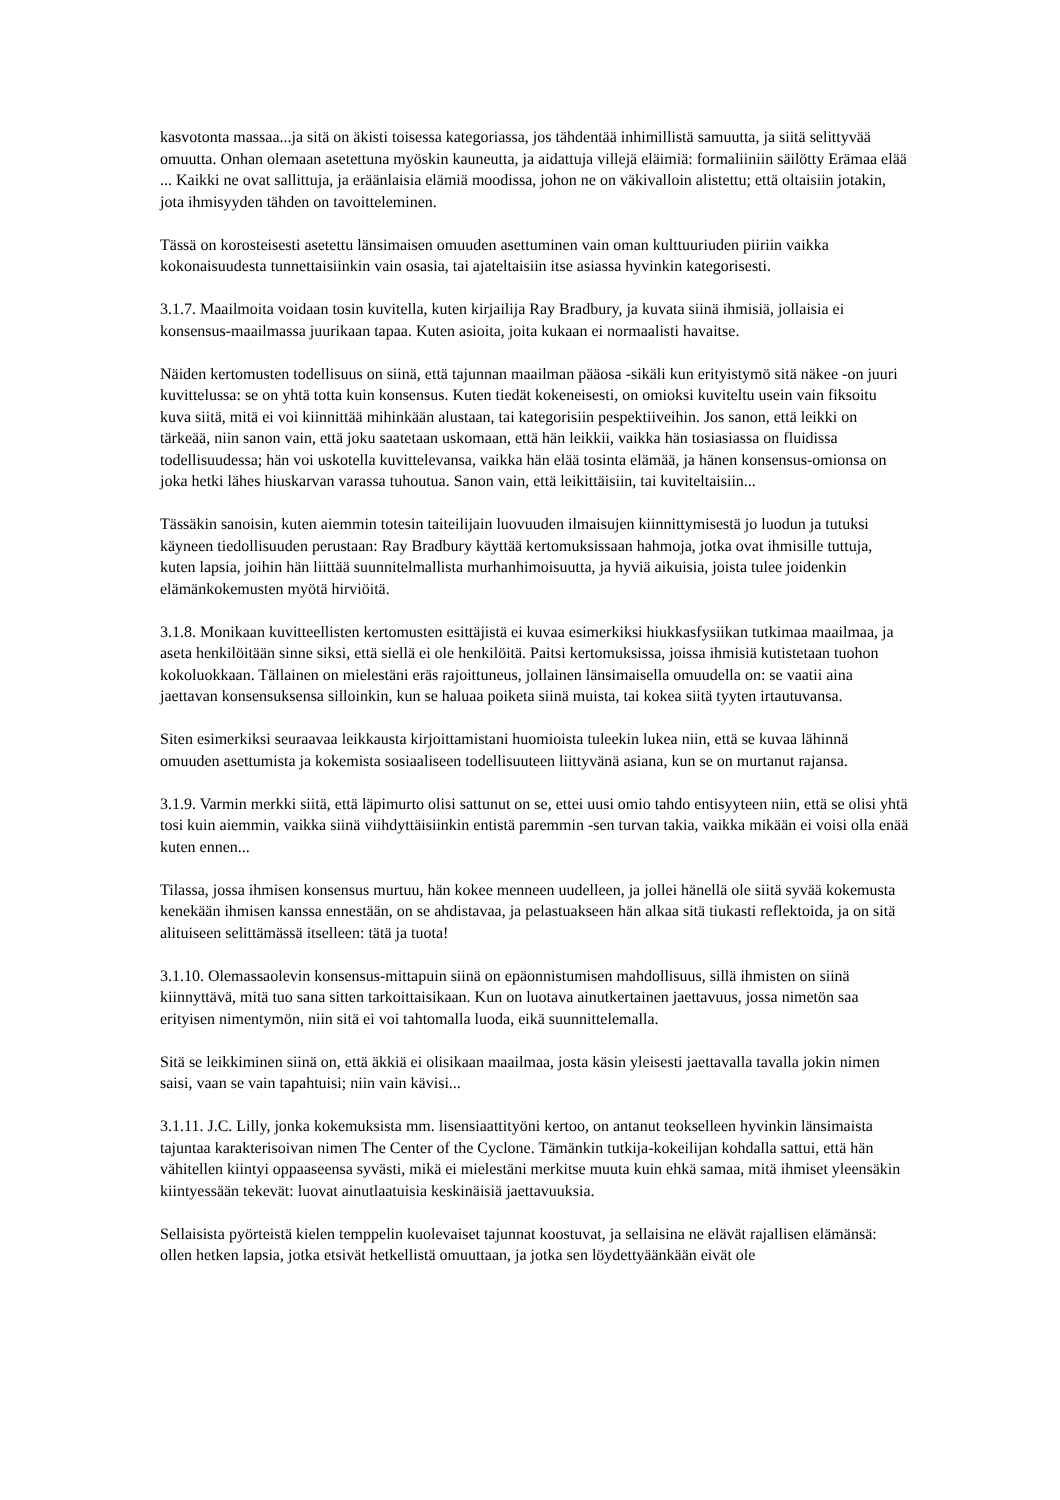kasvotonta massaa...ja sitä on äkisti toisessa kategoriassa, jos tähdentää inhimillistä samuutta, ja siitä selittyvää omuutta. Onhan olemaan asetettuna myöskin kauneutta, ja aidattuja villejä eläimiä: formaliiniin säilötty Erämaa elää ... Kaikki ne ovat sallittuja, ja eräänlaisia elämiä moodissa, johon ne on väkivalloin alistettu; että oltaisiin jotakin, jota ihmisyyden tähden on tavoitteleminen.
Tässä on korosteisesti asetettu länsimaisen omuuden asettuminen vain oman kulttuuriuden piiriin vaikka kokonaisuudesta tunnettaisiinkin vain osasia, tai ajateltaisiin itse asiassa hyvinkin kategorisesti.
3.1.7. Maailmoita voidaan tosin kuvitella, kuten kirjailija Ray Bradbury, ja kuvata siinä ihmisiä, jollaisia ei konsensus-maailmassa juurikaan tapaa. Kuten asioita, joita kukaan ei normaalisti havaitse.
Näiden kertomusten todellisuus on siinä, että tajunnan maailman pääosa -sikäli kun erityistymö sitä näkee -on juuri kuvittelussa: se on yhtä totta kuin konsensus. Kuten tiedät kokeneisesti, on omioksi kuviteltu usein vain fiksoitu kuva siitä, mitä ei voi kiinnittää mihinkään alustaan, tai kategorisiin pespektiiveihin. Jos sanon, että leikki on tärkeää, niin sanon vain, että joku saatetaan uskomaan, että hän leikkii, vaikka hän tosiasiassa on fluidissa todellisuudessa; hän voi uskotella kuvittelevansa, vaikka hän elää tosinta elämää, ja hänen konsensus-omionsa on joka hetki lähes hiuskarvan varassa tuhoutua. Sanon vain, että leikittäisiin, tai kuviteltaisiin...
Tässäkin sanoisin, kuten aiemmin totesin taiteilijain luovuuden ilmaisujen kiinnittymisestä jo luodun ja tutuksi käyneen tiedollisuuden perustaan: Ray Bradbury käyttää kertomuksissaan hahmoja, jotka ovat ihmisille tuttuja, kuten lapsia, joihin hän liittää suunnitelmallista murhanhimoisuutta, ja hyviä aikuisia, joista tulee joidenkin elämänkokemusten myötä hirviöitä.
3.1.8. Monikaan kuvitteellisten kertomusten esittäjistä ei kuvaa esimerkiksi hiukkasfysiikan tutkimaa maailmaa, ja aseta henkilöitään sinne siksi, että siellä ei ole henkilöitä. Paitsi kertomuksissa, joissa ihmisiä kutistetaan tuohon kokoluokkaan. Tällainen on mielestäni eräs rajoittuneus, jollainen länsimaisella omuudella on: se vaatii aina jaettavan konsensuksensa silloinkin, kun se haluaa poiketa siinä muista, tai kokea siitä tyyten irtautuvansa.
Siten esimerkiksi seuraavaa leikkausta kirjoittamistani huomioista tuleekin lukea niin, että se kuvaa lähinnä omuuden asettumista ja kokemista sosiaaliseen todellisuuteen liittyvänä asiana, kun se on murtanut rajansa.
3.1.9. Varmin merkki siitä, että läpimurto olisi sattunut on se, ettei uusi omio tahdo entisyyteen niin, että se olisi yhtä tosi kuin aiemmin, vaikka siinä viihdyttäisiinkin entistä paremmin -sen turvan takia, vaikka mikään ei voisi olla enää kuten ennen...
Tilassa, jossa ihmisen konsensus murtuu, hän kokee menneen uudelleen, ja jollei hänellä ole siitä syvää kokemusta kenekään ihmisen kanssa ennestään, on se ahdistavaa, ja pelastuakseen hän alkaa sitä tiukasti reflektoida, ja on sitä alituiseen selittämässä itselleen: tätä ja tuota!
3.1.10. Olemassaolevin konsensus-mittapuin siinä on epäonnistumisen mahdollisuus, sillä ihmisten on siinä kiinnyttävä, mitä tuo sana sitten tarkoittaisikaan. Kun on luotava ainutkertainen jaettavuus, jossa nimetön saa erityisen nimentymön, niin sitä ei voi tahtomalla luoda, eikä suunnittelemalla.
Sitä se leikkiminen siinä on, että äkkiä ei olisikaan maailmaa, josta käsin yleisesti jaettavalla tavalla jokin nimen saisi, vaan se vain tapahtuisi; niin vain kävisi...
3.1.11. J.C. Lilly, jonka kokemuksista mm. lisensiaattityöni kertoo, on antanut teokselleen hyvinkin länsimaista tajuntaa karakterisoivan nimen The Center of the Cyclone. Tämänkin tutkija-kokeilijan kohdalla sattui, että hän vähitellen kiintyi oppaaseensa syvästi, mikä ei mielestäni merkitse muuta kuin ehkä samaa, mitä ihmiset yleensäkin kiintyessään tekevät: luovat ainutlaatuisia keskinäisiä jaettavuuksia.
Sellaisista pyörteistä kielen temppelin kuolevaiset tajunnat koostuvat, ja sellaisina ne elävät rajallisen elämänsä: ollen hetken lapsia, jotka etsivät hetkellistä omuuttaan, ja jotka sen löydettyäänkään eivät ole